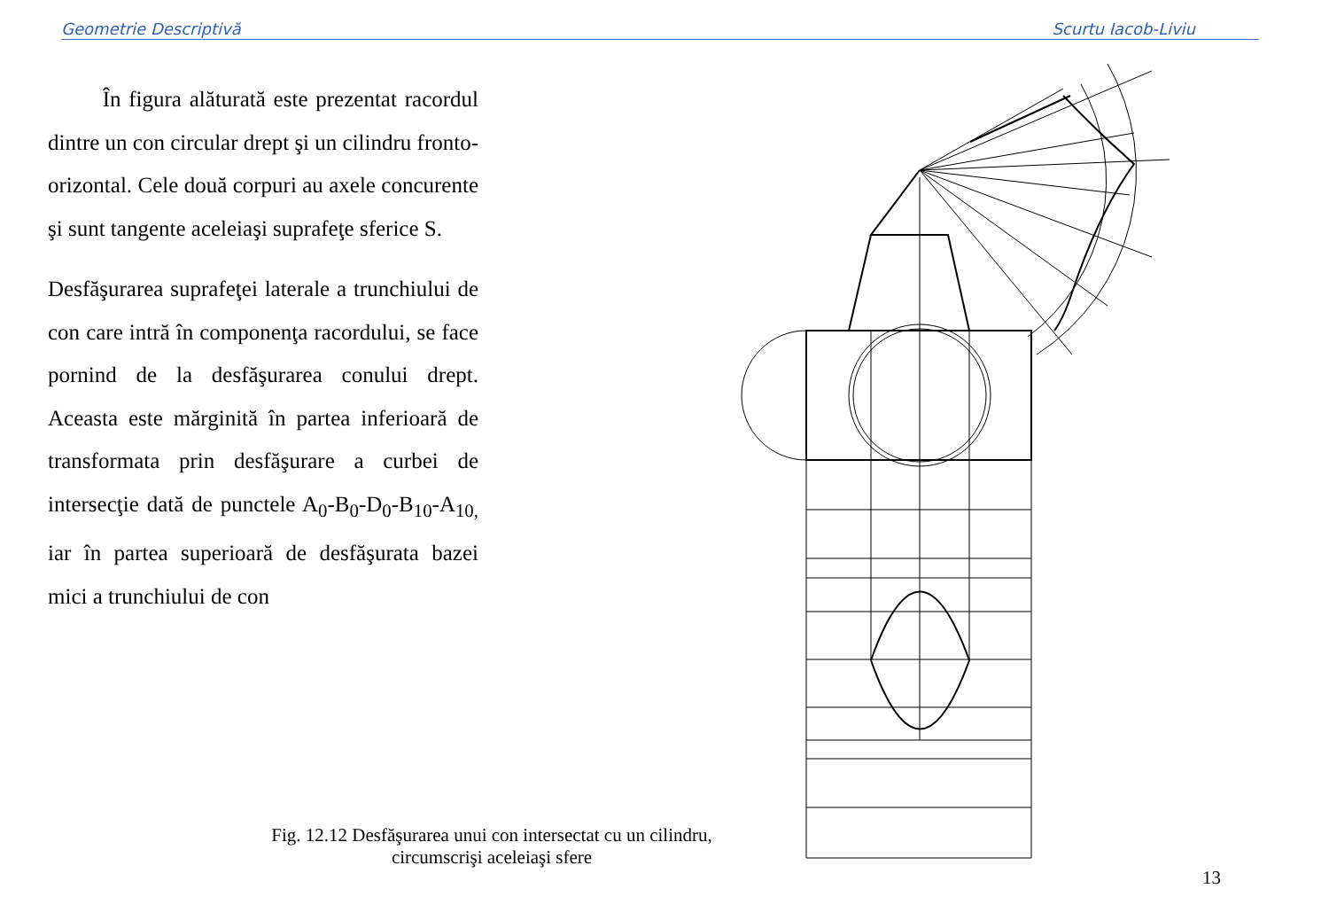Geometrie Descriptivă Scurtu Iacob-Liviu
În figura alăturată este prezentat racordul dintre un con circular drept şi un cilindru fronto-orizontal. Cele două corpuri au axele concurente şi sunt tangente aceleiaşi suprafeţe sferice S.
Desfăşurarea suprafeţei laterale a trunchiului de con care intră în componenţa racordului, se face pornind de la desfăşurarea conului drept. Aceasta este mărginită în partea inferioară de transformata prin desfăşurare a curbei de intersecţie dată de punctele A<sub>0</sub>-B<sub>0</sub>-D<sub>0</sub>-B<sub>10</sub>-A<sub>10,</sub> iar în partea superioară de desfăşurata bazei mici a trunchiului de con
Fig. 12.12 Desfăşurarea unui con intersectat cu un cilindru, circumscrişi aceleiaşi sfere
13